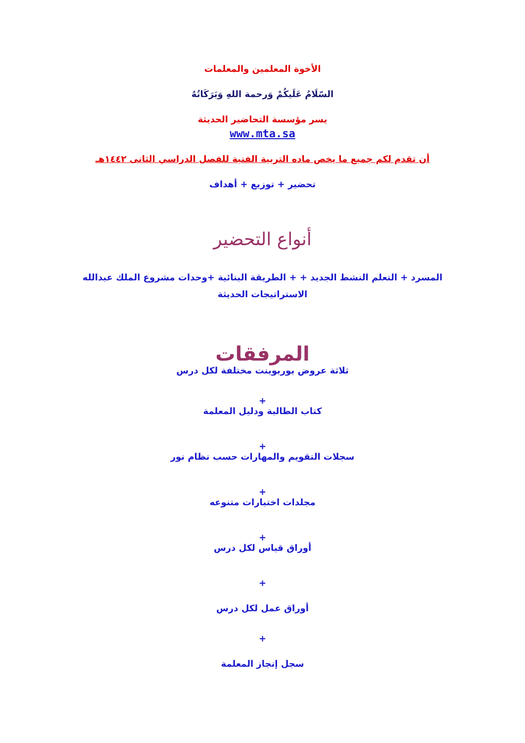الأخوة المعلمين والمعلمات
السّلَامُ عَلَيكُمْ وَرحمة اللهِ وَبَرَكَاتُهُ
يسر مؤسسة التحاضير الحديثة
www.mta.sa
أن تقدم لكم جميع ما يخص ماده التربية الفنية للفصل الدراسي الثانى ١٤٤٢هـ
تحضير + توزيع + أهداف
أنواع التحضير
المسرد + التعلم النشط الجديد + + الطريقة البنائية +وحدات مشروع الملك عبدالله
الاستراتيجات الحديثة
المرفقات
ثلاثة عروض بوربوينت مختلفة لكل درس
+
كتاب الطالبة ودليل المعلمة
+
سجلات التقويم والمهارات حسب نظام نور
+
مجلدات اختبارات متنوعه
+
أوراق قياس لكل درس
+
أوراق عمل لكل درس
+
سجل إنجاز المعلمة